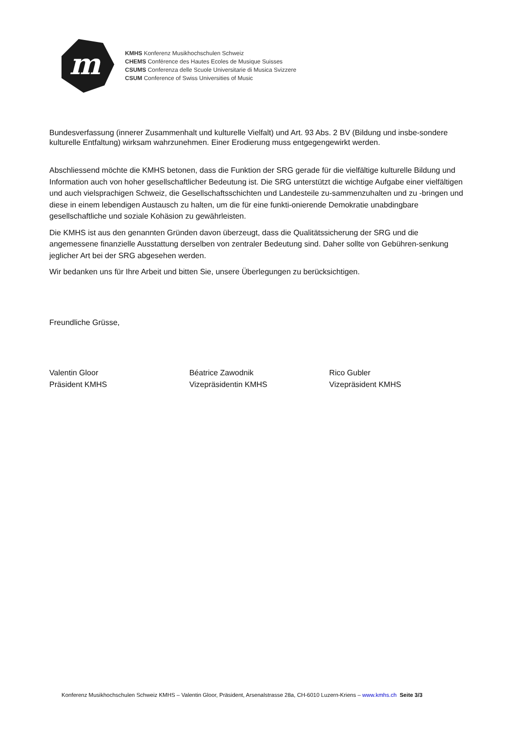m
KMHS Konferenz Musikhochschulen Schweiz
CHEMS Conférence des Hautes Ecoles de Musique Suisses
CSUMS Conferenza delle Scuole Universitarie di Musica Svizzere
CSUM Conference of Swiss Universities of Music
Bundesverfassung (innerer Zusammenhalt und kulturelle Vielfalt) und Art. 93 Abs. 2 BV (Bildung und insbe-sondere kulturelle Entfaltung) wirksam wahrzunehmen. Einer Erodierung muss entgegengewirkt werden.
Abschliessend möchte die KMHS betonen, dass die Funktion der SRG gerade für die vielfältige kulturelle Bildung und Information auch von hoher gesellschaftlicher Bedeutung ist. Die SRG unterstützt die wichtige Aufgabe einer vielfältigen und auch vielsprachigen Schweiz, die Gesellschaftsschichten und Landesteile zu-sammenzuhalten und zu -bringen und diese in einem lebendigen Austausch zu halten, um die für eine funkti-onierende Demokratie unabdingbare gesellschaftliche und soziale Kohäsion zu gewährleisten.
Die KMHS ist aus den genannten Gründen davon überzeugt, dass die Qualitätssicherung der SRG und die angemessene finanzielle Ausstattung derselben von zentraler Bedeutung sind. Daher sollte von Gebühren-senkung jeglicher Art bei der SRG abgesehen werden.
Wir bedanken uns für Ihre Arbeit und bitten Sie, unsere Überlegungen zu berücksichtigen.
Freundliche Grüsse,
Valentin Gloor
Präsident KMHS
Béatrice Zawodnik
Vizepräsidentin KMHS
Rico Gubler
Vizepräsident KMHS
Konferenz Musikhochschulen Schweiz KMHS – Valentin Gloor, Präsident, Arsenalstrasse 28a, CH-6010 Luzern-Kriens – www.kmhs.ch Seite 3/3